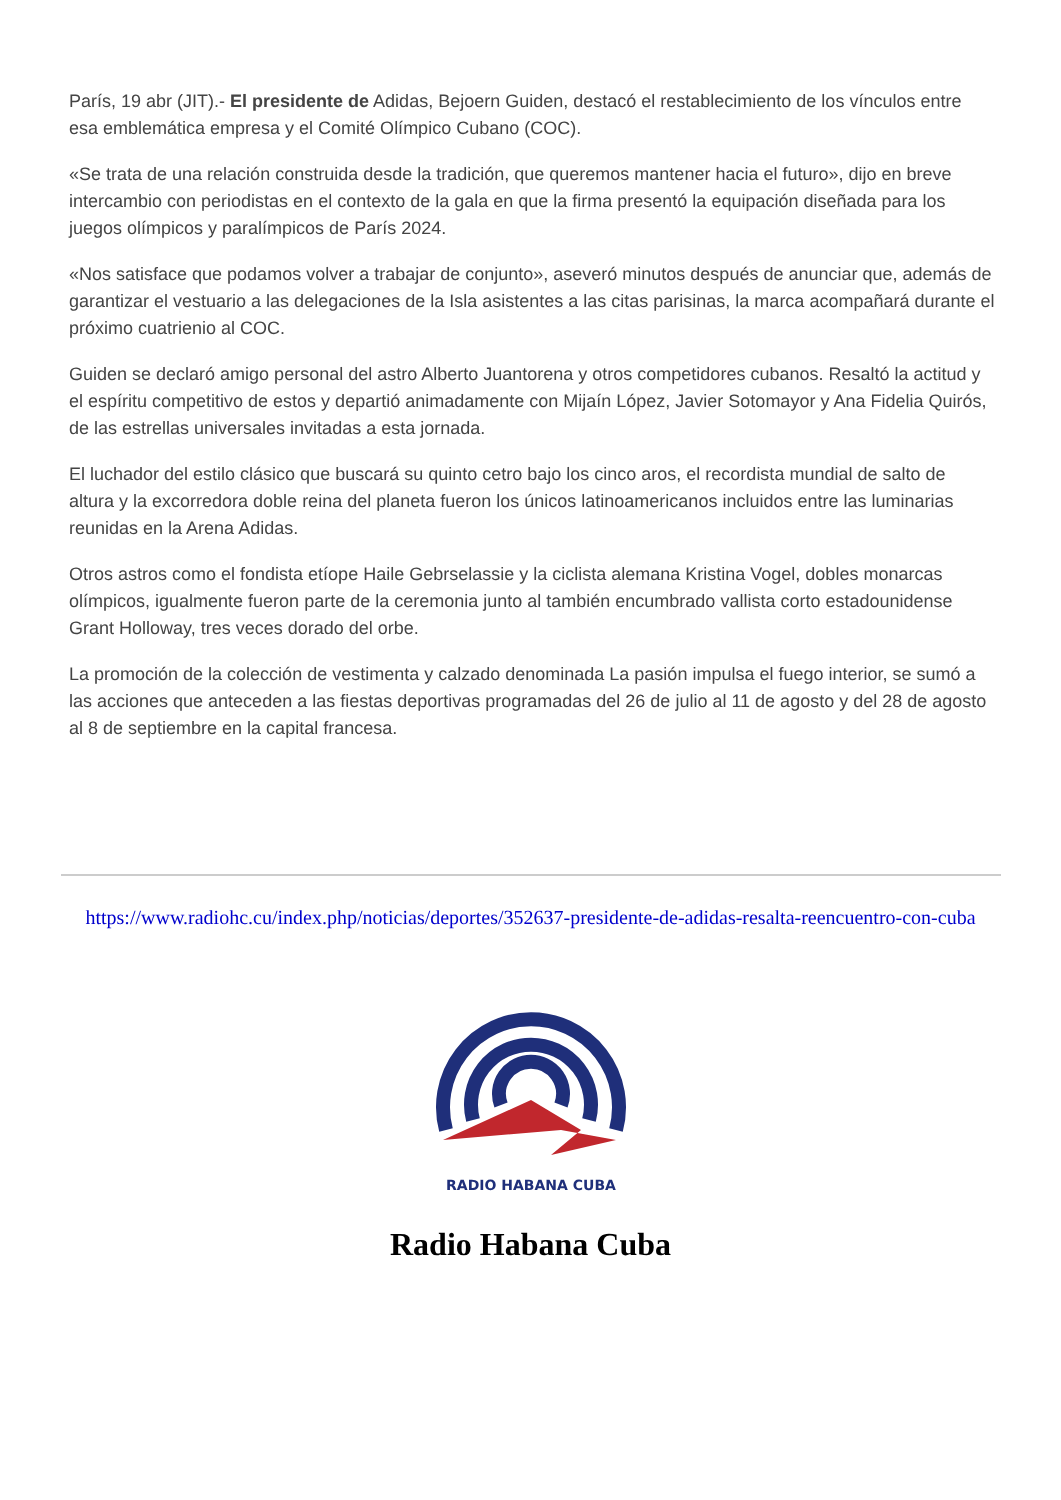París, 19 abr (JIT).- El presidente de Adidas, Bejoern Guiden, destacó el restablecimiento de los vínculos entre esa emblemática empresa y el Comité Olímpico Cubano (COC).
«Se trata de una relación construida desde la tradición, que queremos mantener hacia el futuro», dijo en breve intercambio con periodistas en el contexto de la gala en que la firma presentó la equipación diseñada para los juegos olímpicos y paralímpicos de París 2024.
«Nos satisface que podamos volver a trabajar de conjunto», aseveró minutos después de anunciar que, además de garantizar el vestuario a las delegaciones de la Isla asistentes a las citas parisinas, la marca acompañará durante el próximo cuatrienio al COC.
Guiden se declaró amigo personal del astro Alberto Juantorena y otros competidores cubanos. Resaltó la actitud y el espíritu competitivo de estos y departió animadamente con Mijaín López, Javier Sotomayor y Ana Fidelia Quirós, de las estrellas universales invitadas a esta jornada.
El luchador del estilo clásico que buscará su quinto cetro bajo los cinco aros, el recordista mundial de salto de altura y la excorredora doble reina del planeta fueron los únicos latinoamericanos incluidos entre las luminarias reunidas en la Arena Adidas.
Otros astros como el fondista etíope Haile Gebrselassie y la ciclista alemana Kristina Vogel, dobles monarcas olímpicos, igualmente fueron parte de la ceremonia junto al también encumbrado vallista corto estadounidense Grant Holloway, tres veces dorado del orbe.
La promoción de la colección de vestimenta y calzado denominada La pasión impulsa el fuego interior, se sumó a las acciones que anteceden a las fiestas deportivas programadas del 26 de julio al 11 de agosto y del 28 de agosto al 8 de septiembre en la capital francesa.
https://www.radiohc.cu/index.php/noticias/deportes/352637-presidente-de-adidas-resalta-reencuentro-con-cuba
RADIO HABANA CUBA
Radio Habana Cuba